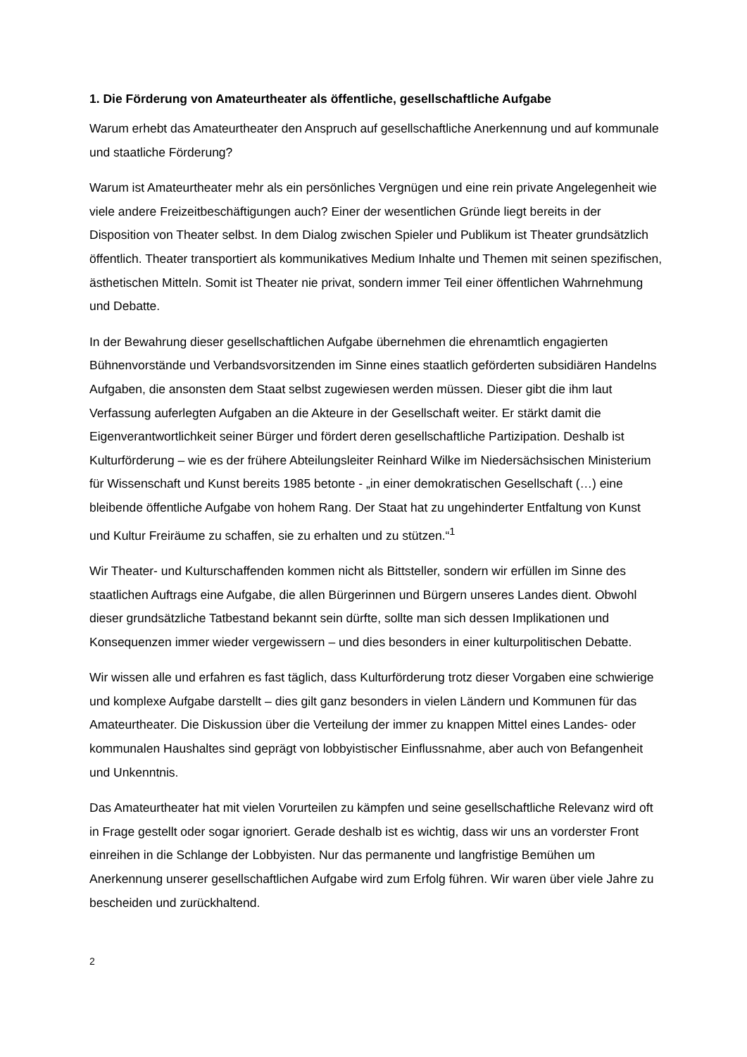1. Die Förderung von Amateurtheater als öffentliche, gesellschaftliche Aufgabe
Warum erhebt das Amateurtheater den Anspruch auf gesellschaftliche Anerkennung und auf kommunale und staatliche Förderung?
Warum ist Amateurtheater mehr als ein persönliches Vergnügen und eine rein private Angelegenheit wie viele andere Freizeitbeschäftigungen auch? Einer der wesentlichen Gründe liegt bereits in der Disposition von Theater selbst. In dem Dialog zwischen Spieler und Publikum ist Theater grundsätzlich öffentlich. Theater transportiert als kommunikatives Medium Inhalte und Themen mit seinen spezifischen, ästhetischen Mitteln. Somit ist Theater nie privat, sondern immer Teil einer öffentlichen Wahrnehmung und Debatte.
In der Bewahrung dieser gesellschaftlichen Aufgabe übernehmen die ehrenamtlich engagierten Bühnenvorstände und Verbandsvorsitzenden im Sinne eines staatlich geförderten subsidiären Handelns Aufgaben, die ansonsten dem Staat selbst zugewiesen werden müssen. Dieser gibt die ihm laut Verfassung auferlegten Aufgaben an die Akteure in der Gesellschaft weiter. Er stärkt damit die Eigenverantwortlichkeit seiner Bürger und fördert deren gesellschaftliche Partizipation. Deshalb ist Kulturförderung – wie es der frühere Abteilungsleiter Reinhard Wilke im Niedersächsischen Ministerium für Wissenschaft und Kunst bereits 1985 betonte - „in einer demokratischen Gesellschaft (…) eine bleibende öffentliche Aufgabe von hohem Rang. Der Staat hat zu ungehinderter Entfaltung von Kunst und Kultur Freiräume zu schaffen, sie zu erhalten und zu stützen.“<sup>1</sup>
Wir Theater- und Kulturschaffenden kommen nicht als Bittsteller, sondern wir erfüllen im Sinne des staatlichen Auftrags eine Aufgabe, die allen Bürgerinnen und Bürgern unseres Landes dient. Obwohl dieser grundsätzliche Tatbestand bekannt sein dürfte, sollte man sich dessen Implikationen und Konsequenzen immer wieder vergewissern – und dies besonders in einer kulturpolitischen Debatte.
Wir wissen alle und erfahren es fast täglich, dass Kulturförderung trotz dieser Vorgaben eine schwierige und komplexe Aufgabe darstellt – dies gilt ganz besonders in vielen Ländern und Kommunen für das Amateurtheater. Die Diskussion über die Verteilung der immer zu knappen Mittel eines Landes- oder kommunalen Haushaltes sind geprägt von lobbyistischer Einflussnahme, aber auch von Befangenheit und Unkenntnis.
Das Amateurtheater hat mit vielen Vorurteilen zu kämpfen und seine gesellschaftliche Relevanz wird oft in Frage gestellt oder sogar ignoriert. Gerade deshalb ist es wichtig, dass wir uns an vorderster Front einreihen in die Schlange der Lobbyisten. Nur das permanente und langfristige Bemühen um Anerkennung unserer gesellschaftlichen Aufgabe wird zum Erfolg führen. Wir waren über viele Jahre zu bescheiden und zurückhaltend.
2